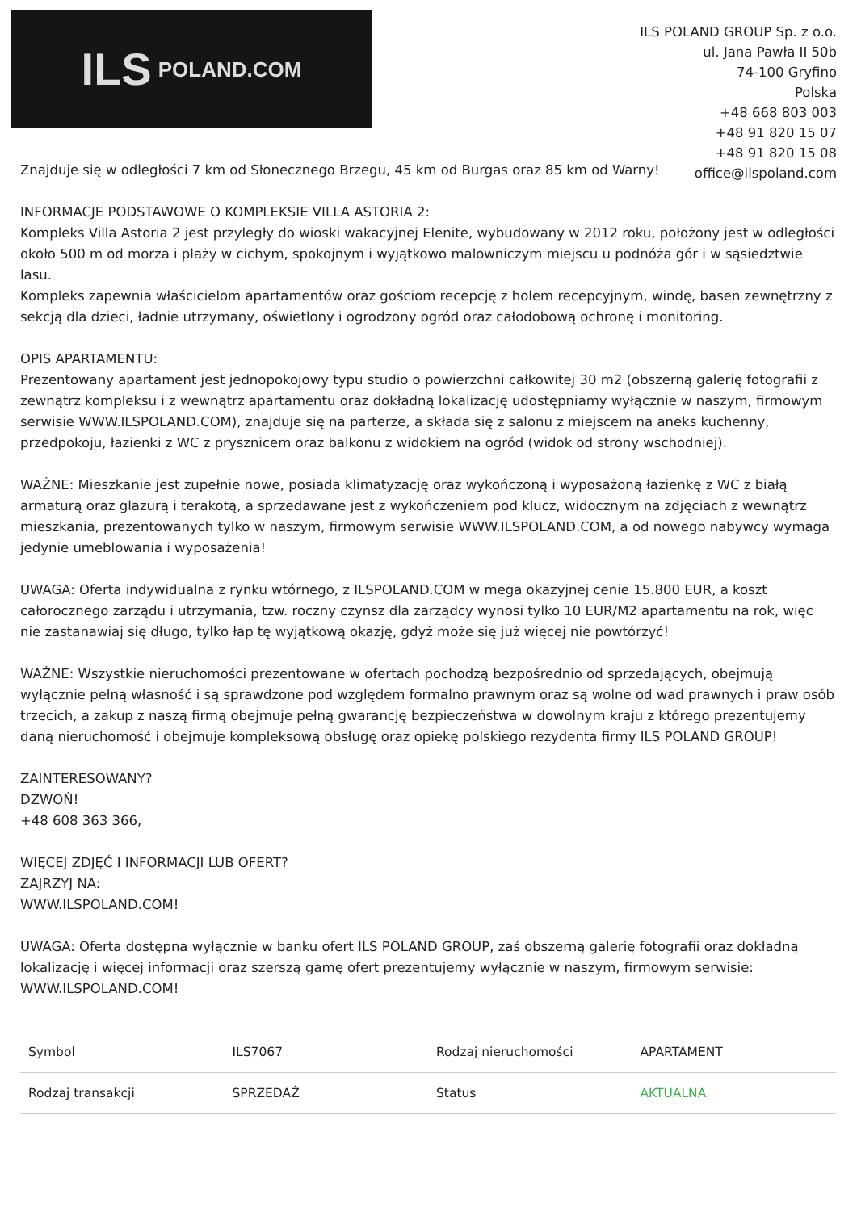ILS POLAND.COM
ILS POLAND GROUP Sp. z o.o.
ul. Jana Pawła II 50b
74-100 Gryfino
Polska
+48 668 803 003
+48 91 820 15 07
+48 91 820 15 08
office@ilspoland.com
Znajduje się w odległości 7 km od Słonecznego Brzegu, 45 km od Burgas oraz 85 km od Warny!
INFORMACJE PODSTAWOWE O KOMPLEKSIE VILLA ASTORIA 2:
Kompleks Villa Astoria 2 jest przyległy do wioski wakacyjnej Elenite, wybudowany w 2012 roku, położony jest w odległości około 500 m od morza i plaży w cichym, spokojnym i wyjątkowo malowniczym miejscu u podnóża gór i w sąsiedztwie lasu.
Kompleks zapewnia właścicielom apartamentów oraz gościom recepcję z holem recepcyjnym, windę, basen zewnętrzny z sekcją dla dzieci, ładnie utrzymany, oświetlony i ogrodzony ogród oraz całodobową ochronę i monitoring.
OPIS APARTAMENTU:
Prezentowany apartament jest jednopokojowy typu studio o powierzchni całkowitej 30 m2 (obszerną galerię fotografii z zewnątrz kompleksu i z wewnątrz apartamentu oraz dokładną lokalizację udostępniamy wyłącznie w naszym, firmowym serwisie WWW.ILSPOLAND.COM), znajduje się na parterze, a składa się z salonu z miejscem na aneks kuchenny, przedpokoju, łazienki z WC z prysznicem oraz balkonu z widokiem na ogród (widok od strony wschodniej).
WAŻNE: Mieszkanie jest zupełnie nowe, posiada klimatyzację oraz wykończoną i wyposażoną łazienkę z WC z białą armaturą oraz glazurą i terakotą, a sprzedawane jest z wykończeniem pod klucz, widocznym na zdjęciach z wewnątrz mieszkania, prezentowanych tylko w naszym, firmowym serwisie WWW.ILSPOLAND.COM, a od nowego nabywcy wymaga jedynie umeblowania i wyposażenia!
UWAGA: Oferta indywidualna z rynku wtórnego, z ILSPOLAND.COM w mega okazyjnej cenie 15.800 EUR, a koszt całorocznego zarządu i utrzymania, tzw. roczny czynsz dla zarządcy wynosi tylko 10 EUR/M2 apartamentu na rok, więc nie zastanawiaj się długo, tylko łap tę wyjątkową okazję, gdyż może się już więcej nie powtórzyć!
WAŻNE: Wszystkie nieruchomości prezentowane w ofertach pochodzą bezpośrednio od sprzedających, obejmują wyłącznie pełną własność i są sprawdzone pod względem formalno prawnym oraz są wolne od wad prawnych i praw osób trzecich, a zakup z naszą firmą obejmuje pełną gwarancję bezpieczeństwa w dowolnym kraju z którego prezentujemy daną nieruchomość i obejmuje kompleksową obsługę oraz opiekę polskiego rezydenta firmy ILS POLAND GROUP!
ZAINTERESOWANY?
DZWOŃ!
+48 608 363 366,
WIĘCEJ ZDJĘĆ I INFORMACJI LUB OFERT?
ZAJRZYJ NA:
WWW.ILSPOLAND.COM!
UWAGA: Oferta dostępna wyłącznie w banku ofert ILS POLAND GROUP, zaś obszerną galerię fotografii oraz dokładną lokalizację i więcej informacji oraz szerszą gamę ofert prezentujemy wyłącznie w naszym, firmowym serwisie: WWW.ILSPOLAND.COM!
| Symbol | ILS7067 | Rodzaj nieruchomości | APARTAMENT |
| Rodzaj transakcji | SPRZEDAŻ | Status | AKTUALNA |